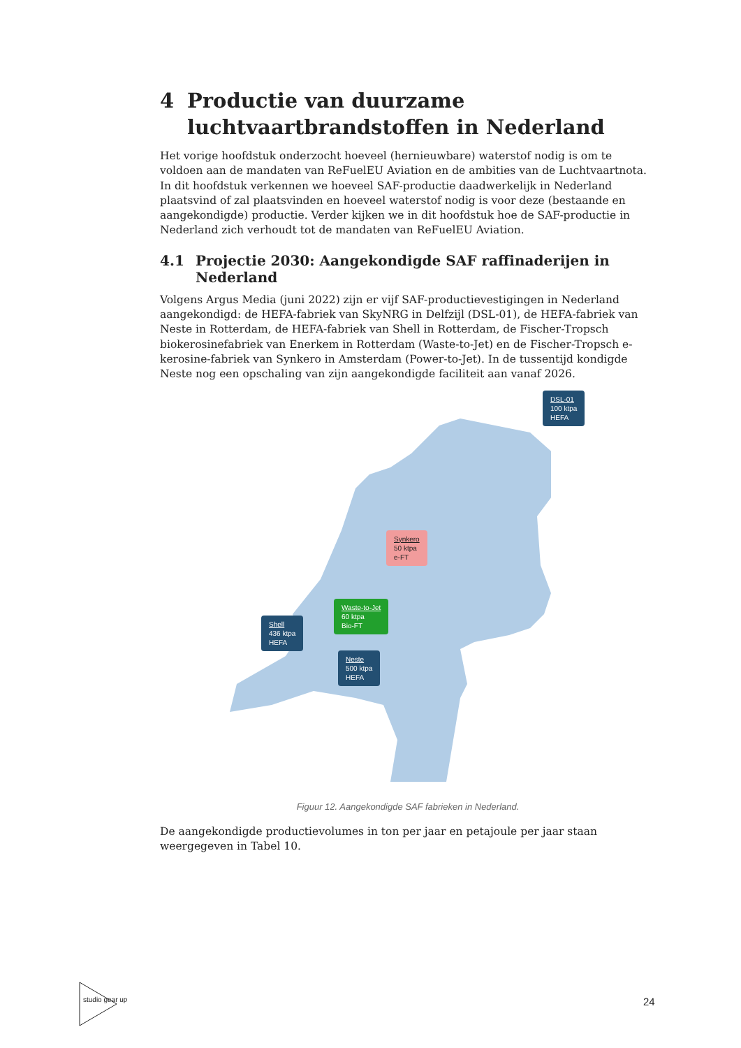4 Productie van duurzame luchtvaartbrandstoffen in Nederland
Het vorige hoofdstuk onderzocht hoeveel (hernieuwbare) waterstof nodig is om te voldoen aan de mandaten van ReFuelEU Aviation en de ambities van de Luchtvaartnota. In dit hoofdstuk verkennen we hoeveel SAF-productie daadwerkelijk in Nederland plaatsvind of zal plaatsvinden en hoeveel waterstof nodig is voor deze (bestaande en aangekondigde) productie. Verder kijken we in dit hoofdstuk hoe de SAF-productie in Nederland zich verhoudt tot de mandaten van ReFuelEU Aviation.
4.1 Projectie 2030: Aangekondigde SAF raffinaderijen in Nederland
Volgens Argus Media (juni 2022) zijn er vijf SAF-productievestigingen in Nederland aangekondigd: de HEFA-fabriek van SkyNRG in Delfzijl (DSL-01), de HEFA-fabriek van Neste in Rotterdam, de HEFA-fabriek van Shell in Rotterdam, de Fischer-Tropsch biokerosinefabriek van Enerkem in Rotterdam (Waste-to-Jet) en de Fischer-Tropsch e-kerosine-fabriek van Synkero in Amsterdam (Power-to-Jet). In de tussentijd kondigde Neste nog een opschaling van zijn aangekondigde faciliteit aan vanaf 2026.
DSL-01
100 ktpa
HEFA
Synkero
50 ktpa
e-FT
Waste-to-Jet
60 ktpa
Bio-FT
Shell
436 ktpa
HEFA
Neste
500 ktpa
HEFA
Figuur 12. Aangekondigde SAF fabrieken in Nederland.
De aangekondigde productievolumes in ton per jaar en petajoule per jaar staan weergegeven in Tabel 10.
studio gear up
24